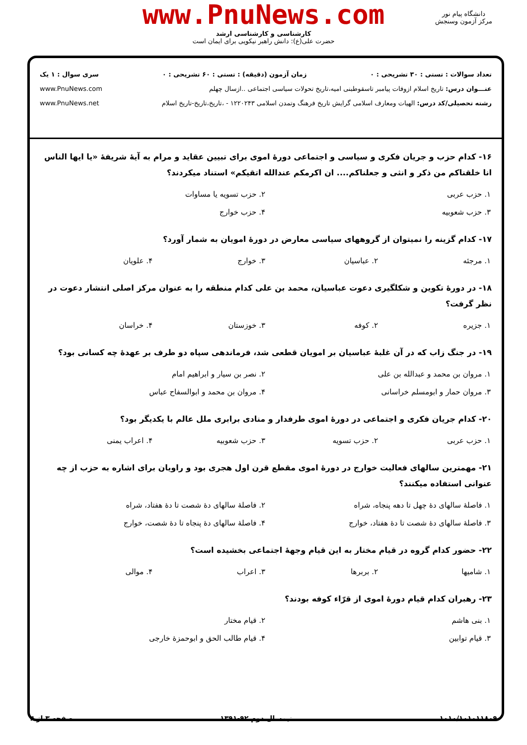www.PnuNews.com
کارشناسی و کارشناسی ارشد
حضرت علی(ع): دانش راهبر نیکویی برای ایمان است
دانشگاه پیام نور
مرکز آزمون وسنجش
تعداد سوالات : تستی : ۳۰ تشریحی : ۰ زمان آزمون (دقیقه) : تستی : ۶۰ تشریحی : ۰ سری سوال : ۱ یک
عنـــوان درس: تاریخ اسلام ازوفات پیامبر تاسقوطبنی امیه،تاریخ تحولات سیاسی اجتماعی ..ازسال چهلم www.PnuNews.com
رشته تحصیلی/کد درس: الهیات ومعارف اسلامی گرایش تاریخ فرهنگ وتمدن اسلامی ۱۲۲۰۲۴۳ - ،تاریخ،تاریخ-تاریخ اسلام www.PnuNews.net
۱۶- کدام حزب و جریان فکری و سیاسی و اجتماعی دورهٔ اموی برای تبیین عقاید و مرام به آیهٔ شریفهٔ «یا ایها الناس انا خلقناکم من ذکر و انثی و جعلناکم.... ان اکرمکم عندالله اتقیکم» استناد میکردند؟
| ۱. حزب عربی | ۲. حزب تسویه یا مساوات |
| ۳. حزب شعوبیه | ۴. حزب خوارج |
۱۷- کدام گزینه را نمیتوان از گروههای سیاسی معارض در دورهٔ امویان به شمار آورد؟
| ۱. مرجئه | ۲. عباسیان | ۳. خوارج | ۴. علویان |
۱۸- در دورهٔ تکوین و شکلگیری دعوت عباسیان، محمد بن علی کدام منطقه را به عنوان مرکز اصلی انتشار دعوت در نظر گرفت؟
| ۱. جزیره | ۲. کوفه | ۳. خوزستان | ۴. خراسان |
۱۹- در جنگ زاب که در آن غلبهٔ عباسیان بر امویان قطعی شد، فرماندهی سپاه دو طرف بر عهدهٔ چه کسانی بود؟
| ۱. مروان بن محمد و عبدالله بن علی | ۲. نصر بن سیار و ابراهیم امام |
| ۳. مروان حمار و ابومسلم خراسانی | ۴. مروان بن محمد و ابوالسفاح عباس |
۲۰- کدام جریان فکری و اجتماعی در دورهٔ اموی طرفدار و منادی برابری ملل عالم با یکدیگر بود؟
| ۱. حزب عربی | ۲. حزب تسویه | ۳. حزب شعوبیه | ۴. اعراب یمنی |
۲۱- مهمترین سالهای فعالیت خوارج در دورهٔ اموی مقطع قرن اول هجری بود و راویان برای اشاره به حزب از چه عنوانی استفاده میکنند؟
| ۱. فاصلهٔ سالهای دهٔ چهل تا دهه پنجاه، شراه | ۲. فاصلهٔ سالهای دهٔ شصت تا دهٔ هفتاد، شراه |
| ۳. فاصلهٔ سالهای دهٔ شصت تا دهٔ هفتاد، خوارج | ۴. فاصلهٔ سالهای دهٔ پنجاه تا دهٔ شصت، خوارج |
۲۲- حضور کدام گروه در قیام مختار به این قیام وجههٔ اجتماعی بخشیده است؟
| ۱. شامیها | ۲. بربرها | ۳. اعراب | ۴. موالی |
۲۳- رهبران کدام قیام دورهٔ اموی از قرّاء کوفه بودند؟
| ۱. بنی هاشم | ۲. قیام مختار |
| ۳. قیام توابین | ۴. قیام طالب الحق و ابوحمزهٔ خارجی |
۱۰۱۰/۱۰۱۰۱۱۸۰۹ نیمسال دوم ۹۲-۱۳۹۱ صفحه ۳ از ۴